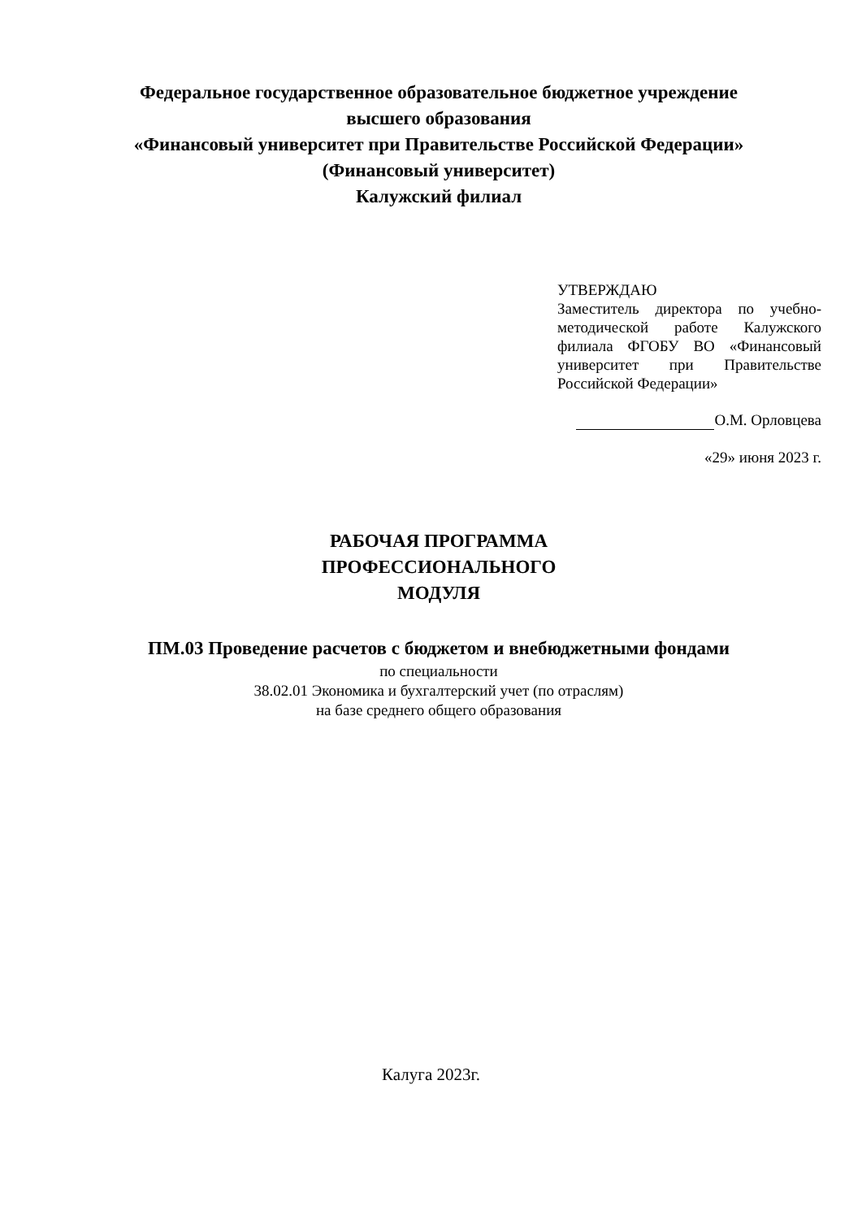Федеральное государственное образовательное бюджетное учреждение
высшего образования
«Финансовый университет при Правительстве Российской Федерации»
(Финансовый университет)
Калужский филиал
УТВЕРЖДАЮ
Заместитель директора по учебно-методической работе Калужского филиала ФГОБУ ВО «Финансовый университет при Правительстве Российской Федерации»
О.М. Орловцева
«29» июня 2023 г.
РАБОЧАЯ ПРОГРАММА
ПРОФЕССИОНАЛЬНОГО
МОДУЛЯ
ПМ.03 Проведение расчетов с бюджетом и внебюджетными фондами
по специальности
38.02.01 Экономика и бухгалтерский учет (по отраслям)
на базе среднего общего образования
Калуга 2023г.